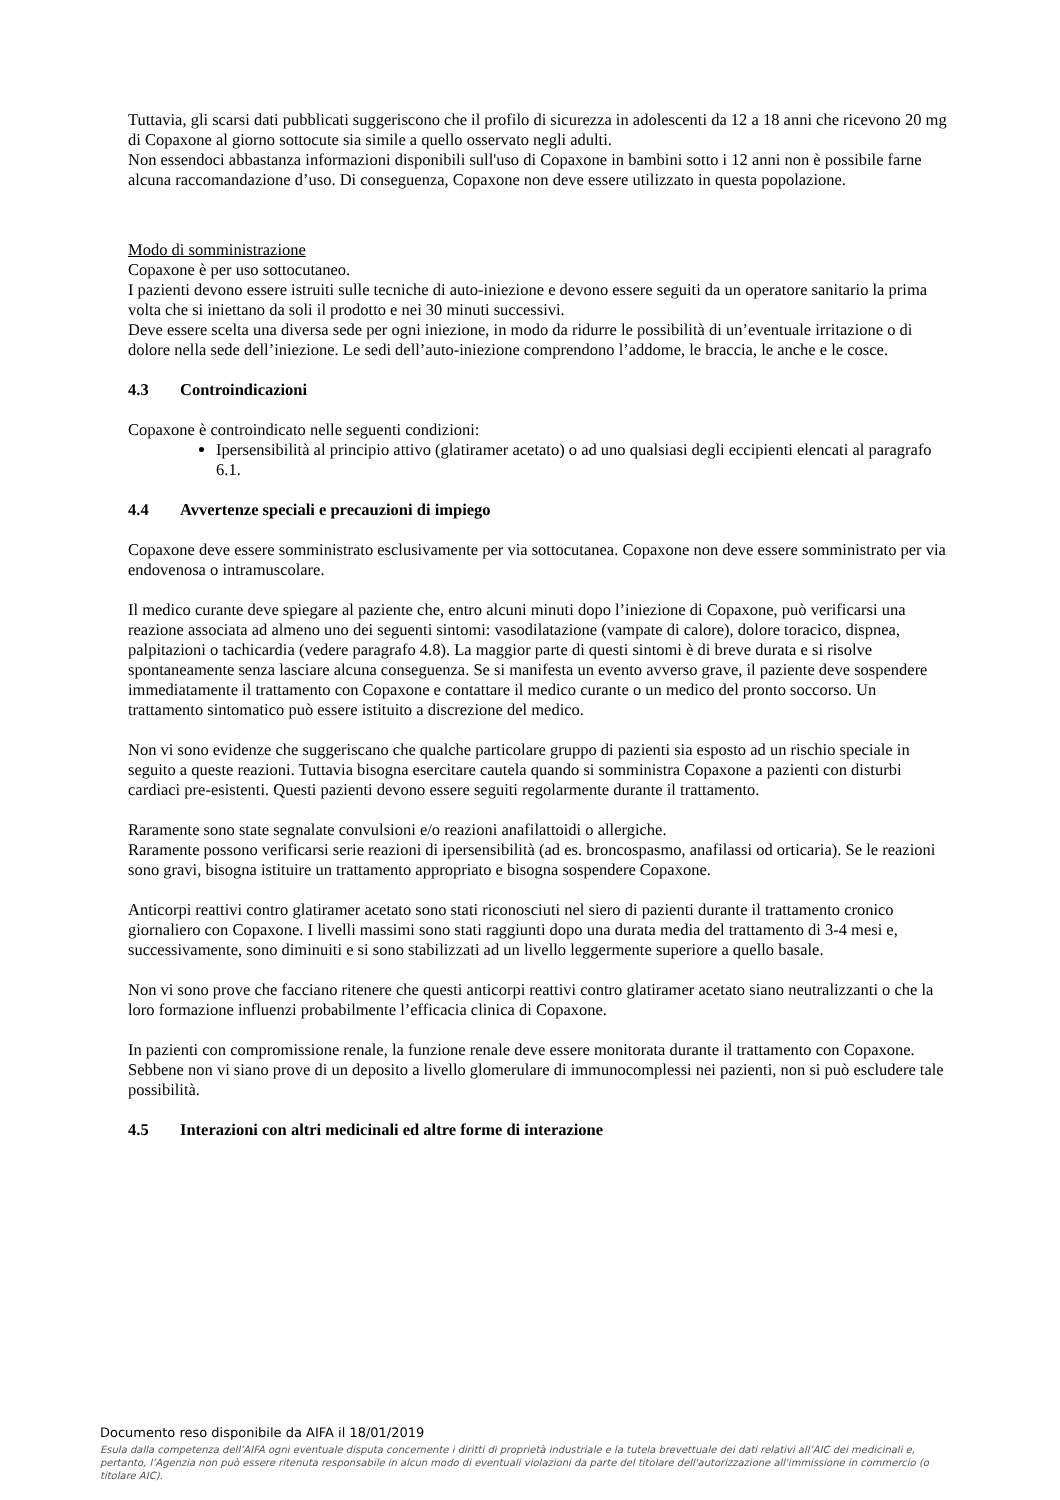Tuttavia, gli scarsi dati pubblicati suggeriscono che il profilo di sicurezza in adolescenti da 12 a 18 anni che ricevono 20 mg di Copaxone al giorno sottocute sia simile a quello osservato negli adulti.
Non essendoci abbastanza informazioni disponibili sull'uso di Copaxone in bambini sotto i 12 anni non è possibile farne alcuna raccomandazione d’uso. Di conseguenza, Copaxone non deve essere utilizzato in questa popolazione.
Modo di somministrazione
Copaxone è per uso sottocutaneo.
I pazienti devono essere istruiti sulle tecniche di auto-iniezione e devono essere seguiti da un operatore sanitario la prima volta che si iniettano da soli il prodotto e nei 30 minuti successivi.
Deve essere scelta una diversa sede per ogni iniezione, in modo da ridurre le possibilità di un’eventuale irritazione o di dolore nella sede dell’iniezione. Le sedi dell’auto-iniezione comprendono l’addome, le braccia, le anche e le cosce.
4.3 Controindicazioni
Copaxone è controindicato nelle seguenti condizioni:
Ipersensibilità al principio attivo (glatiramer acetato) o ad uno qualsiasi degli eccipienti elencati al paragrafo 6.1.
4.4 Avvertenze speciali e precauzioni di impiego
Copaxone deve essere somministrato esclusivamente per via sottocutanea. Copaxone non deve essere somministrato per via endovenosa o intramuscolare.
Il medico curante deve spiegare al paziente che, entro alcuni minuti dopo l’iniezione di Copaxone, può verificarsi una reazione associata ad almeno uno dei seguenti sintomi: vasodilatazione (vampate di calore), dolore toracico, dispnea, palpitazioni o tachicardia (vedere paragrafo 4.8). La maggior parte di questi sintomi è di breve durata e si risolve spontaneamente senza lasciare alcuna conseguenza. Se si manifesta un evento avverso grave, il paziente deve sospendere immediatamente il trattamento con Copaxone e contattare il medico curante o un medico del pronto soccorso. Un trattamento sintomatico può essere istituito a discrezione del medico.
Non vi sono evidenze che suggeriscano che qualche particolare gruppo di pazienti sia esposto ad un rischio speciale in seguito a queste reazioni. Tuttavia bisogna esercitare cautela quando si somministra Copaxone a pazienti con disturbi cardiaci pre-esistenti. Questi pazienti devono essere seguiti regolarmente durante il trattamento.
Raramente sono state segnalate convulsioni e/o reazioni anafilattoidi o allergiche.
Raramente possono verificarsi serie reazioni di ipersensibilità (ad es. broncospasmo, anafilassi od orticaria). Se le reazioni sono gravi, bisogna istituire un trattamento appropriato e bisogna sospendere Copaxone.
Anticorpi reattivi contro glatiramer acetato sono stati riconosciuti nel siero di pazienti durante il trattamento cronico giornaliero con Copaxone. I livelli massimi sono stati raggiunti dopo una durata media del trattamento di 3-4 mesi e, successivamente, sono diminuiti e si sono stabilizzati ad un livello leggermente superiore a quello basale.
Non vi sono prove che facciano ritenere che questi anticorpi reattivi contro glatiramer acetato siano neutralizzanti o che la loro formazione influenzi probabilmente l’efficacia clinica di Copaxone.
In pazienti con compromissione renale, la funzione renale deve essere monitorata durante il trattamento con Copaxone. Sebbene non vi siano prove di un deposito a livello glomerulare di immunocomplessi nei pazienti, non si può escludere tale possibilità.
4.5 Interazioni con altri medicinali ed altre forme di interazione
Documento reso disponibile da AIFA il 18/01/2019
Esula dalla competenza dell’AIFA ogni eventuale disputa concernente i diritti di proprietà industriale e la tutela brevettuale dei dati relativi all’AIC dei medicinali e, pertanto, l’Agenzia non può essere ritenuta responsabile in alcun modo di eventuali violazioni da parte del titolare dell'autorizzazione all'immissione in commercio (o titolare AIC).